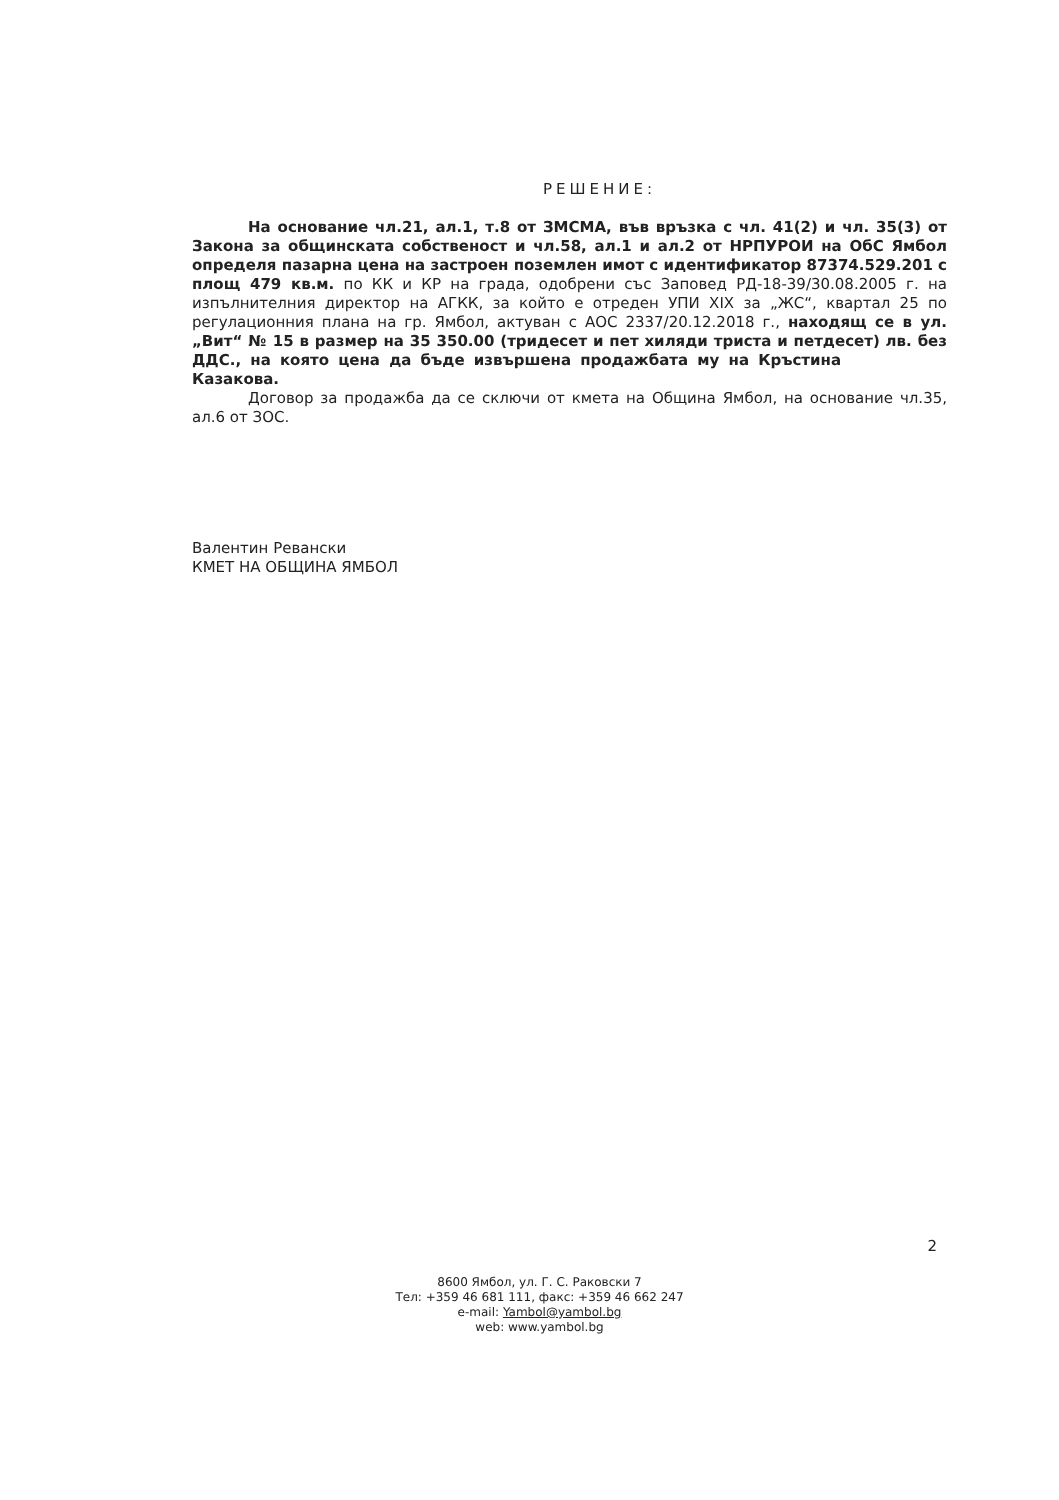РЕШЕНИЕ:
На основание чл.21, ал.1, т.8 от ЗМСМА, във връзка с чл. 41(2) и чл. 35(3) от Закона за общинската собственост и чл.58, ал.1 и ал.2 от НРПУРОИ на ОбС Ямбол определя пазарна цена на застроен поземлен имот с идентификатор 87374.529.201 с площ 479 кв.м. по КК и КР на града, одобрени със Заповед РД-18-39/30.08.2005 г. на изпълнителния директор на АГКК, за който е отреден УПИ XIX за „ЖС“, квартал 25 по регулационния плана на гр. Ямбол, актуван с АОС 2337/20.12.2018 г., находящ се в ул. „Вит“ № 15 в размер на 35 350.00 (тридесет и пет хиляди триста и петдесет) лв. без ДДС., на която цена да бъде извършена продажбата му на Кръстина Казакова.
Договор за продажба да се сключи от кмета на Община Ямбол, на основание чл.35, ал.6 от ЗОС.
Валентин Ревански
КМЕТ НА ОБЩИНА ЯМБОЛ
2
8600 Ямбол, ул. Г. С. Раковски 7
Тел: +359 46 681 111, факс: +359 46 662 247
e-mail: Yambol@yambol.bg
web: www.yambol.bg